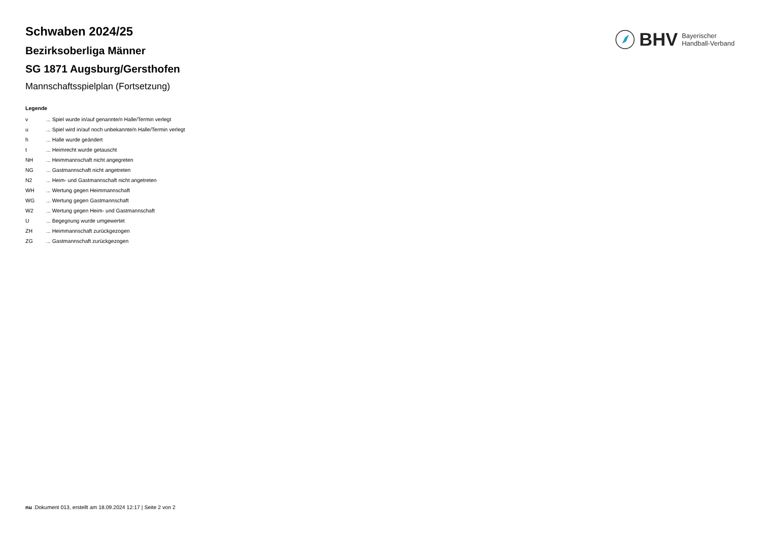BHV Bayerischer
Handball-Verband
Schwaben 2024/25
Bezirksoberliga Männer
SG 1871 Augsburg/Gersthofen
Mannschaftsspielplan (Fortsetzung)
Legende
| v | ... Spiel wurde in/auf genannte/n Halle/Termin verlegt |
| u | ... Spiel wird in/auf noch unbekannte/n Halle/Termin verlegt |
| h | ... Halle wurde geändert |
| t | ... Heimrecht wurde getauscht |
| NH | ... Heimmannschaft nicht angegreten |
| NG | ... Gastmannschaft nicht angetreten |
| N2 | ... Heim- und Gastmannschaft nicht angetreten |
| WH | ... Wertung gegen Heimmannschaft |
| WG | ... Wertung gegen Gastmannschaft |
| W2 | ... Wertung gegen Heim- und Gastmannschaft |
| U | ... Begegnung wurde umgewertet |
| ZH | ... Heimmannschaft zurückgezogen |
| ZG | ... Gastmannschaft zurückgezogen |
nu .Dokument 013, erstellt am 18.09.2024 12:17 | Seite 2 von 2